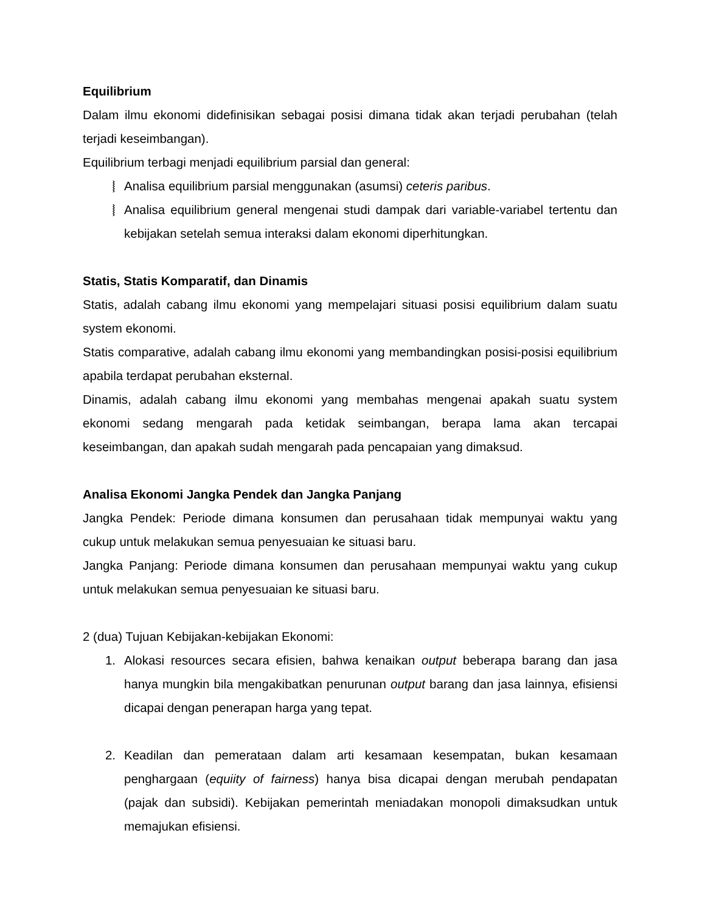Equilibrium
Dalam ilmu ekonomi didefinisikan sebagai posisi dimana tidak akan terjadi perubahan (telah terjadi keseimbangan).
Equilibrium terbagi menjadi equilibrium parsial dan general:
⧘ Analisa equilibrium parsial menggunakan (asumsi) ceteris paribus.
⧘ Analisa equilibrium general mengenai studi dampak dari variable-variabel tertentu dan kebijakan setelah semua interaksi dalam ekonomi diperhitungkan.
Statis, Statis Komparatif, dan Dinamis
Statis, adalah cabang ilmu ekonomi yang mempelajari situasi posisi equilibrium dalam suatu system ekonomi.
Statis comparative, adalah cabang ilmu ekonomi yang membandingkan posisi-posisi equilibrium apabila terdapat perubahan eksternal.
Dinamis, adalah cabang ilmu ekonomi yang membahas mengenai apakah suatu system ekonomi sedang mengarah pada ketidak seimbangan, berapa lama akan tercapai keseimbangan, dan apakah sudah mengarah pada pencapaian yang dimaksud.
Analisa Ekonomi Jangka Pendek dan Jangka Panjang
Jangka Pendek: Periode dimana konsumen dan perusahaan tidak mempunyai waktu yang cukup untuk melakukan semua penyesuaian ke situasi baru.
Jangka Panjang: Periode dimana konsumen dan perusahaan mempunyai waktu yang cukup untuk melakukan semua penyesuaian ke situasi baru.
2 (dua) Tujuan Kebijakan-kebijakan Ekonomi:
1. Alokasi resources secara efisien, bahwa kenaikan output beberapa barang dan jasa hanya mungkin bila mengakibatkan penurunan output barang dan jasa lainnya, efisiensi dicapai dengan penerapan harga yang tepat.
2. Keadilan dan pemerataan dalam arti kesamaan kesempatan, bukan kesamaan penghargaan (equiity of fairness) hanya bisa dicapai dengan merubah pendapatan (pajak dan subsidi). Kebijakan pemerintah meniadakan monopoli dimaksudkan untuk memajukan efisiensi.